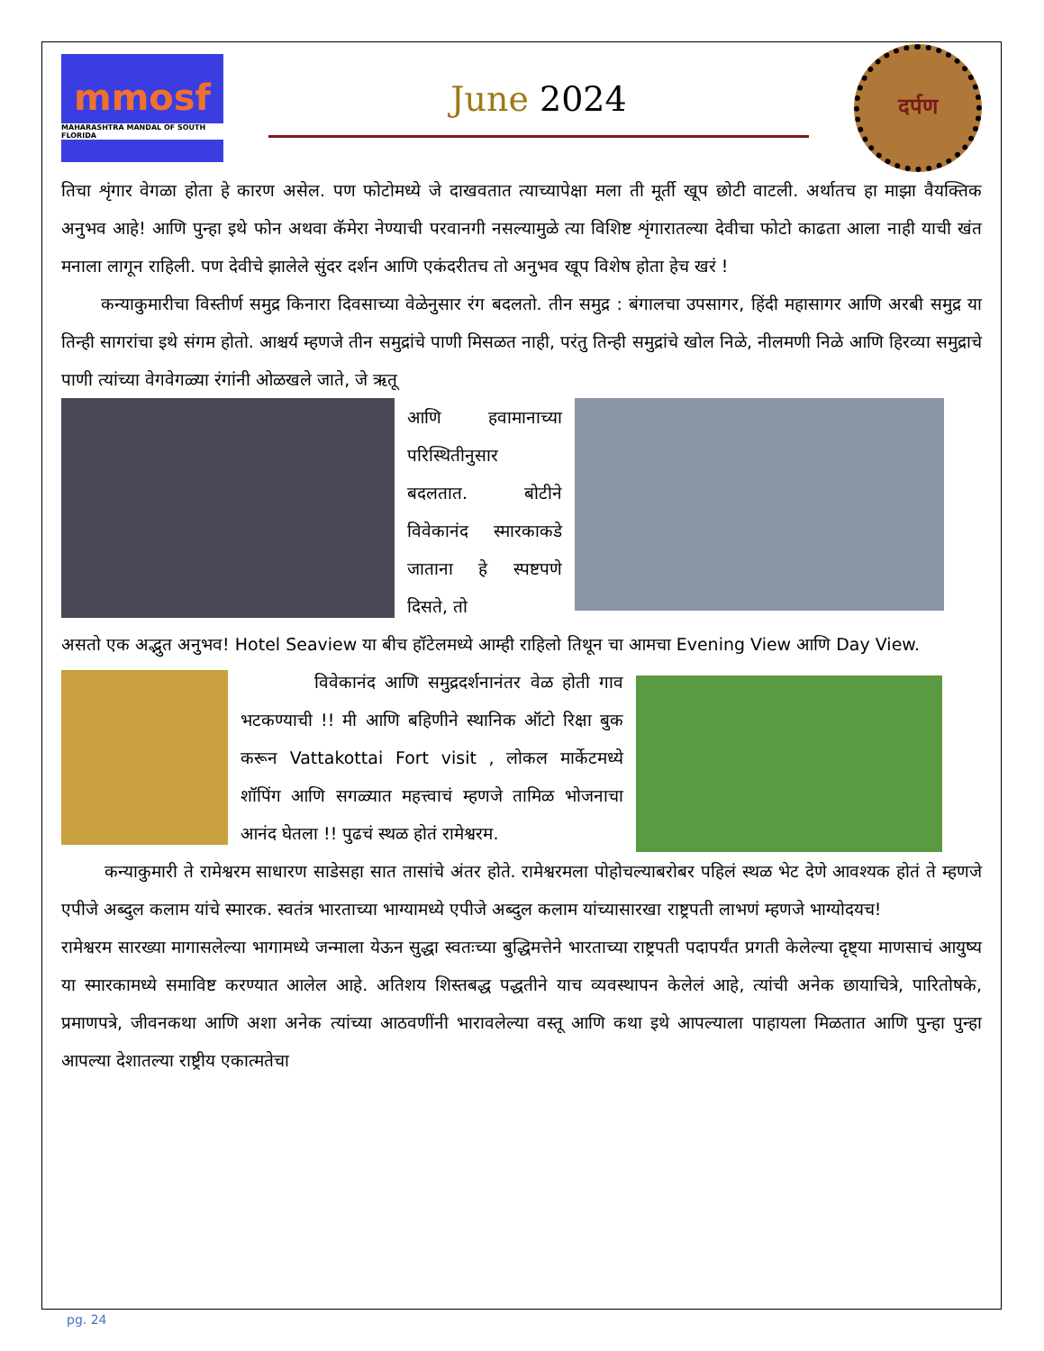mmosf
MAHARASHTRA MANDAL OF SOUTH FLORIDA
June 2024
दर्पण
तिचा शृंगार वेगळा होता हे कारण असेल. पण फोटोमध्ये जे दाखवतात त्याच्यापेक्षा मला ती मूर्ती खूप छोटी वाटली. अर्थातच हा माझा वैयक्तिक अनुभव आहे! आणि पुन्हा इथे फोन अथवा कॅमेरा नेण्याची परवानगी नसल्यामुळे त्या विशिष्ट शृंगारातल्या देवीचा फोटो काढता आला नाही याची खंत मनाला लागून राहिली. पण देवीचे झालेले सुंदर दर्शन आणि एकंदरीतच तो अनुभव खूप विशेष होता हेच खरं !
कन्याकुमारीचा विस्तीर्ण समुद्र किनारा दिवसाच्या वेळेनुसार रंग बदलतो. तीन समुद्र : बंगालचा उपसागर, हिंदी महासागर आणि अरबी समुद्र या तिन्ही सागरांचा इथे संगम होतो. आश्चर्य म्हणजे तीन समुद्रांचे पाणी मिसळत नाही, परंतु तिन्ही समुद्रांचे खोल निळे, नीलमणी निळे आणि हिरव्या समुद्राचे पाणी त्यांच्या वेगवेगळ्या रंगांनी ओळखले जाते, जे ऋतू
आणि हवामानाच्या परिस्थितीनुसार बदलतात. बोटीने विवेकानंद स्मारकाकडे जाताना हे स्पष्टपणे दिसते, तो
असतो एक अद्भुत अनुभव! Hotel Seaview या बीच हॉटेलमध्ये आम्ही राहिलो तिथून चा आमचा Evening View आणि Day View.
विवेकानंद आणि समुद्रदर्शनानंतर वेळ होती गाव भटकण्याची !! मी आणि बहिणीने स्थानिक ऑटो रिक्षा बुक करून Vattakottai Fort visit , लोकल मार्केटमध्ये शॉपिंग आणि सगळ्यात महत्त्वाचं म्हणजे तामिळ भोजनाचा आनंद घेतला !! पुढचं स्थळ होतं रामेश्वरम.
कन्याकुमारी ते रामेश्वरम साधारण साडेसहा सात तासांचे अंतर होते. रामेश्वरमला पोहोचल्याबरोबर पहिलं स्थळ भेट देणे आवश्यक होतं ते म्हणजे एपीजे अब्दुल कलाम यांचे स्मारक. स्वतंत्र भारताच्या भाग्यामध्ये एपीजे अब्दुल कलाम यांच्यासारखा राष्ट्रपती लाभणं म्हणजे भाग्योदयच!
रामेश्वरम सारख्या मागासलेल्या भागामध्ये जन्माला येऊन सुद्धा स्वतःच्या बुद्धिमत्तेने भारताच्या राष्ट्रपती पदापर्यंत प्रगती केलेल्या दृष्ट्या माणसाचं आयुष्य या स्मारकामध्ये समाविष्ट करण्यात आलेल आहे. अतिशय शिस्तबद्ध पद्धतीने याच व्यवस्थापन केलेलं आहे, त्यांची अनेक छायाचित्रे, पारितोषके, प्रमाणपत्रे, जीवनकथा आणि अशा अनेक त्यांच्या आठवणींनी भारावलेल्या वस्तू आणि कथा इथे आपल्याला पाहायला मिळतात आणि पुन्हा पुन्हा आपल्या देशातल्या राष्ट्रीय एकात्मतेचा
pg. 24